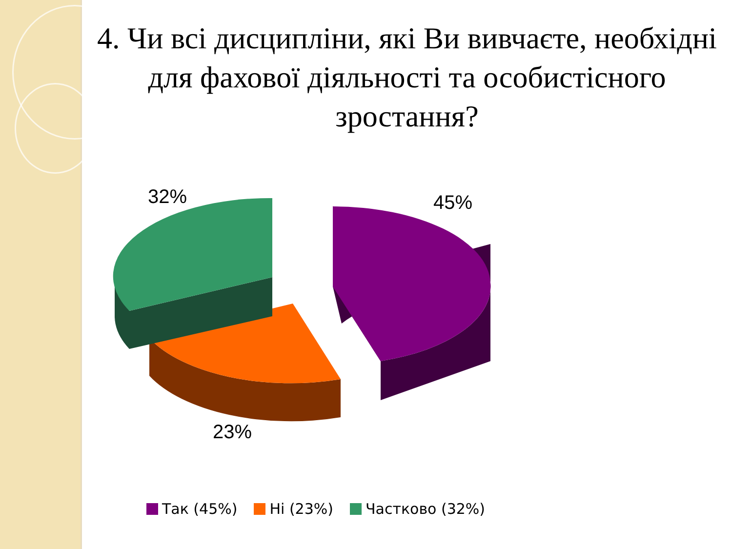4. Чи всі дисципліни, які Ви вивчаєте, необхідні для фахової діяльності та особистісного зростання?
32% 45%
23%
Так (45%) Ні (23%) Частково (32%)